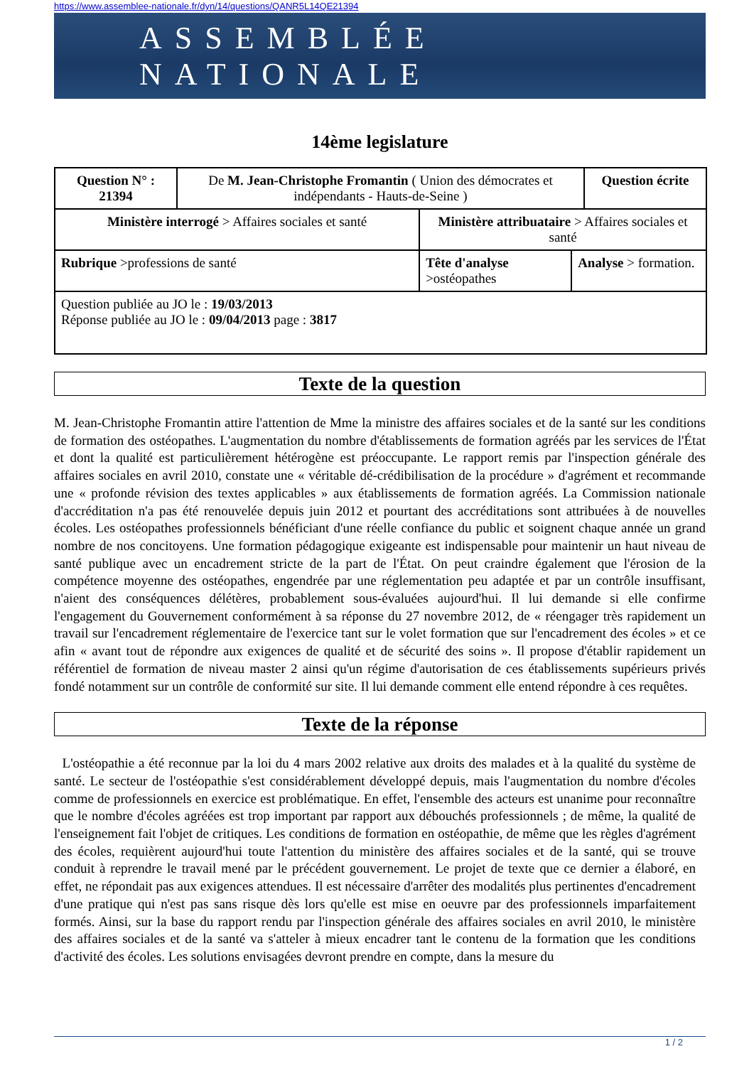https://www.assemblee-nationale.fr/dyn/14/questions/QANR5L14QE21394
ASSEMBLÉE NATIONALE
14ème legislature
| Question N° : 21394 | De M. Jean-Christophe Fromantin ( Union des démocrates et indépendants - Hauts-de-Seine ) | | | Question écrite |
| Ministère interrogé > Affaires sociales et santé | | Ministère attribuataire > Affaires sociales et santé | | |
| Rubrique >professions de santé | | Tête d'analyse >ostéopathes | Analyse > formation. | |
| Question publiée au JO le : 19/03/2013 Réponse publiée au JO le : 09/04/2013 page : 3817 | | | | |
Texte de la question
M. Jean-Christophe Fromantin attire l'attention de Mme la ministre des affaires sociales et de la santé sur les conditions de formation des ostéopathes. L'augmentation du nombre d'établissements de formation agréés par les services de l'État et dont la qualité est particulièrement hétérogène est préoccupante. Le rapport remis par l'inspection générale des affaires sociales en avril 2010, constate une « véritable dé-crédibilisation de la procédure » d'agrément et recommande une « profonde révision des textes applicables » aux établissements de formation agréés. La Commission nationale d'accréditation n'a pas été renouvelée depuis juin 2012 et pourtant des accréditations sont attribuées à de nouvelles écoles. Les ostéopathes professionnels bénéficiant d'une réelle confiance du public et soignent chaque année un grand nombre de nos concitoyens. Une formation pédagogique exigeante est indispensable pour maintenir un haut niveau de santé publique avec un encadrement stricte de la part de l'État. On peut craindre également que l'érosion de la compétence moyenne des ostéopathes, engendrée par une réglementation peu adaptée et par un contrôle insuffisant, n'aient des conséquences délétères, probablement sous-évaluées aujourd'hui. Il lui demande si elle confirme l'engagement du Gouvernement conformément à sa réponse du 27 novembre 2012, de « réengager très rapidement un travail sur l'encadrement réglementaire de l'exercice tant sur le volet formation que sur l'encadrement des écoles » et ce afin « avant tout de répondre aux exigences de qualité et de sécurité des soins ». Il propose d'établir rapidement un référentiel de formation de niveau master 2 ainsi qu'un régime d'autorisation de ces établissements supérieurs privés fondé notamment sur un contrôle de conformité sur site. Il lui demande comment elle entend répondre à ces requêtes.
Texte de la réponse
L'ostéopathie a été reconnue par la loi du 4 mars 2002 relative aux droits des malades et à la qualité du système de santé. Le secteur de l'ostéopathie s'est considérablement développé depuis, mais l'augmentation du nombre d'écoles comme de professionnels en exercice est problématique. En effet, l'ensemble des acteurs est unanime pour reconnaître que le nombre d'écoles agréées est trop important par rapport aux débouchés professionnels ; de même, la qualité de l'enseignement fait l'objet de critiques. Les conditions de formation en ostéopathie, de même que les règles d'agrément des écoles, requièrent aujourd'hui toute l'attention du ministère des affaires sociales et de la santé, qui se trouve conduit à reprendre le travail mené par le précédent gouvernement. Le projet de texte que ce dernier a élaboré, en effet, ne répondait pas aux exigences attendues. Il est nécessaire d'arrêter des modalités plus pertinentes d'encadrement d'une pratique qui n'est pas sans risque dès lors qu'elle est mise en oeuvre par des professionnels imparfaitement formés. Ainsi, sur la base du rapport rendu par l'inspection générale des affaires sociales en avril 2010, le ministère des affaires sociales et de la santé va s'atteler à mieux encadrer tant le contenu de la formation que les conditions d'activité des écoles. Les solutions envisagées devront prendre en compte, dans la mesure du
1 / 2